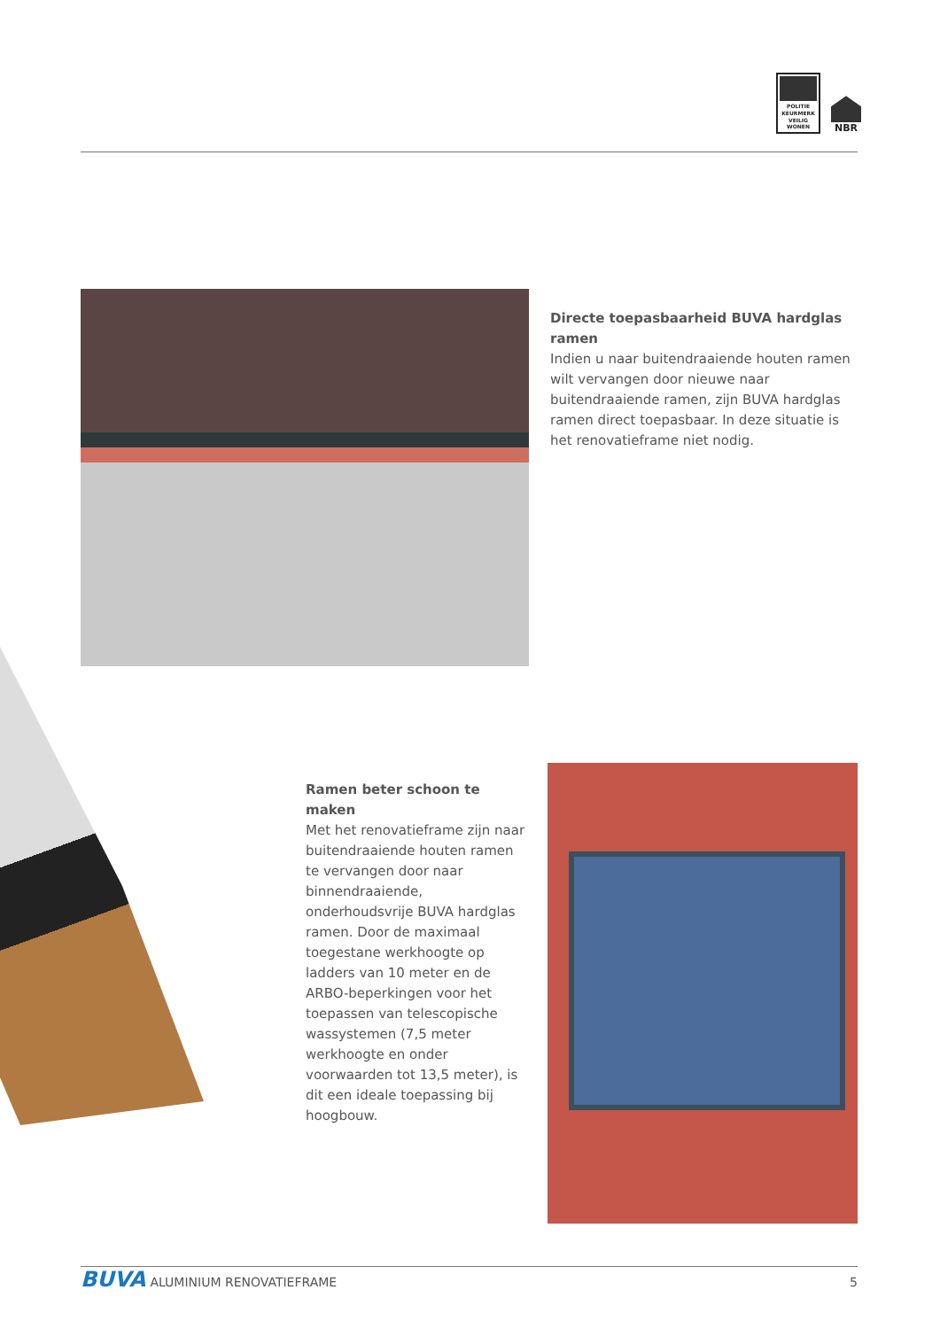POLITIE
KEURMERK
VEILIG
WONEN
NBR
Directe toepasbaarheid BUVA hardglas ramen
Indien u naar buitendraaiende houten ramen wilt vervangen door nieuwe naar buitendraaiende ramen, zijn BUVA hardglas ramen direct toepasbaar. In deze situatie is het renovatieframe niet nodig.
Ramen beter schoon te maken
Met het renovatieframe zijn naar buitendraaiende houten ramen te vervangen door naar binnendraaiende, onderhoudsvrije BUVA hardglas ramen. Door de maximaal toegestane werkhoogte op ladders van 10 meter en de ARBO-beperkingen voor het toepassen van telescopische wassystemen (7,5 meter werkhoogte en onder voorwaarden tot 13,5 meter), is dit een ideale toepassing bij hoogbouw.
BUVA ALUMINIUM RENOVATIEFRAME 5